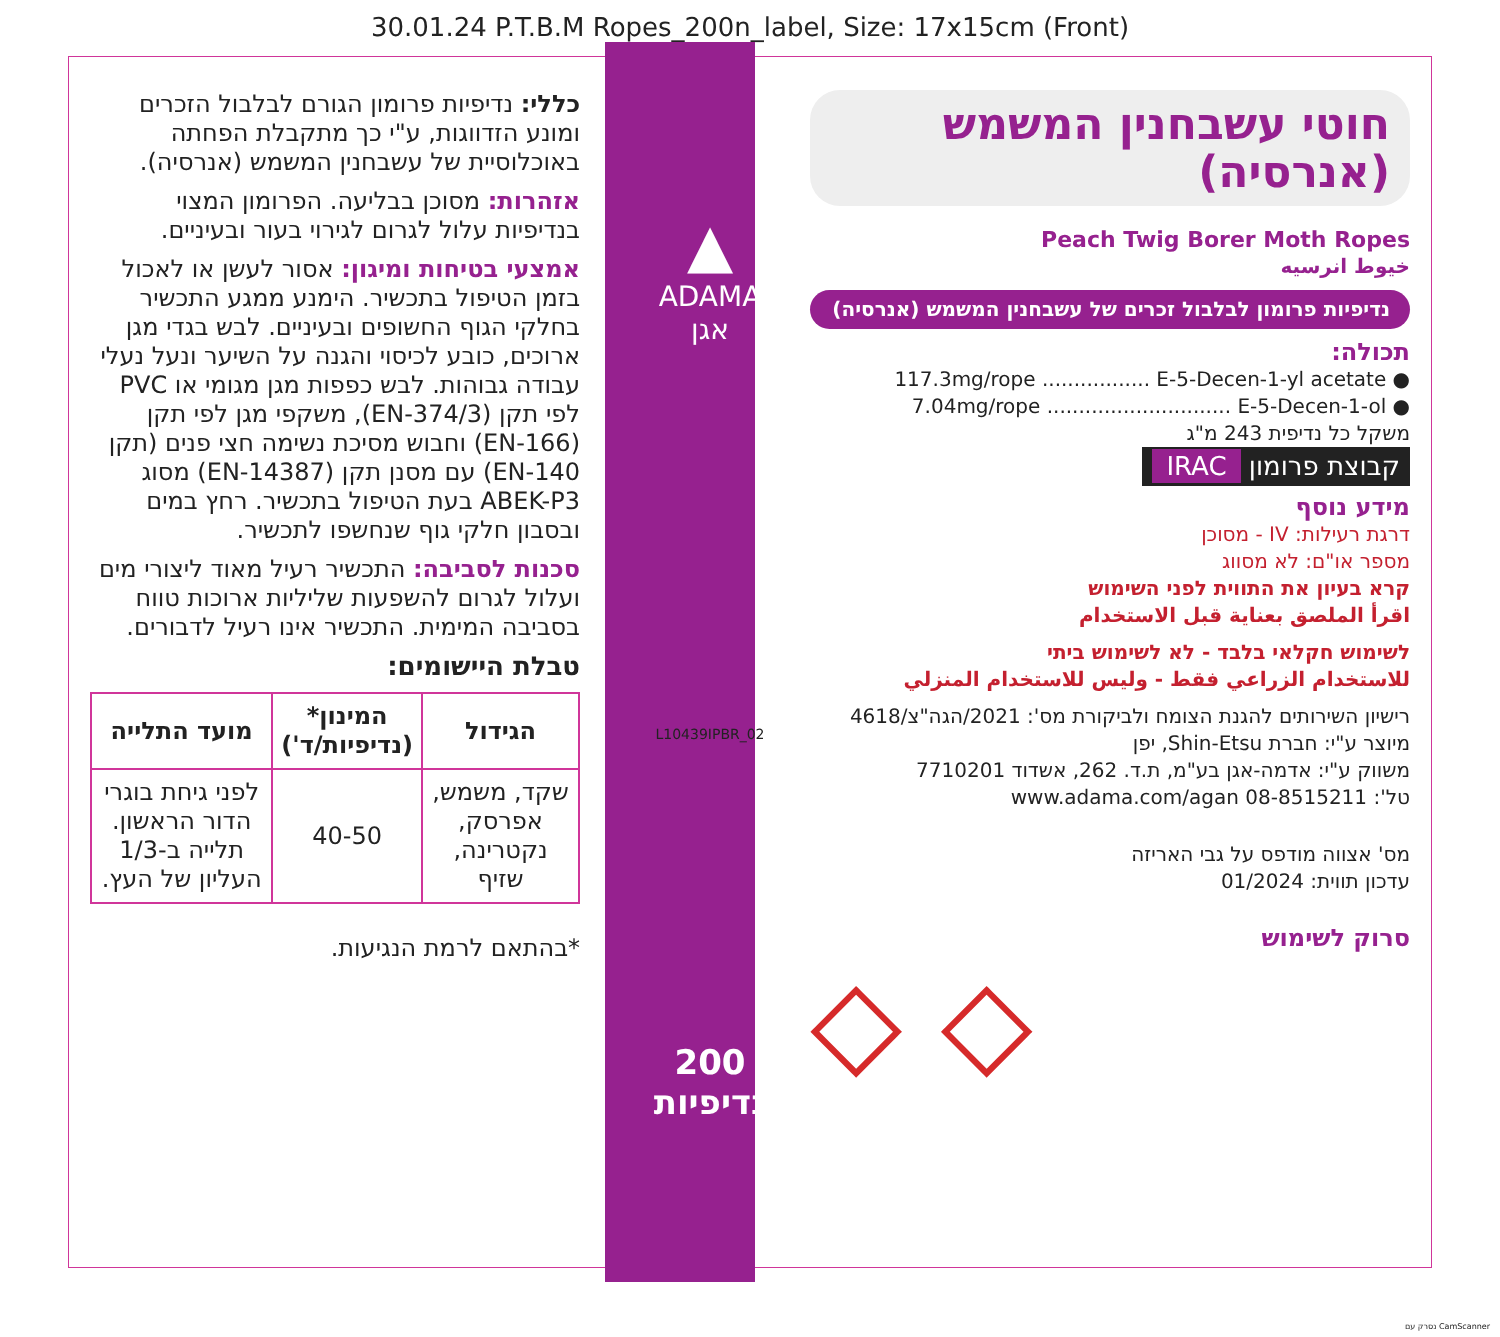30.01.24 P.T.B.M Ropes_200n_label, Size: 17x15cm (Front)
כללי: נדיפיות פרומון הגורם לבלבול הזכרים ומונע הזדווגות, ע"י כך מתקבלת הפחתה באוכלוסיית של עשבחנין המשמש (אנרסיה).
אזהרות: מסוכן בבליעה. הפרומון המצוי בנדיפיות עלול לגרום לגירוי בעור ובעיניים.
אמצעי בטיחות ומיגון: אסור לעשן או לאכול בזמן הטיפול בתכשיר. הימנע ממגע התכשיר בחלקי הגוף החשופים ובעיניים. לבש בגדי מגן ארוכים, כובע לכיסוי והגנה על השיער ונעל נעלי עבודה גבוהות. לבש כפפות מגן מגומי או PVC לפי תקן (EN-374/3), משקפי מגן לפי תקן (EN-166) וחבוש מסיכת נשימה חצי פנים (תקן EN-140) עם מסנן תקן (EN-14387) מסוג ABEK-P3 בעת הטיפול בתכשיר. רחץ במים ובסבון חלקי גוף שנחשפו לתכשיר.
סכנות לסביבה: התכשיר רעיל מאוד ליצורי מים ועלול לגרום להשפעות שליליות ארוכות טווח בסביבה המימית. התכשיר אינו רעיל לדבורים.
טבלת היישומים:
| הגידול | המינון* (נדיפיות/ד') | מועד התלייה |
| --- | --- | --- |
| שקד, משמש, אפרסק, נקטרינה, שזיף | 40-50 | לפני גיחת בוגרי הדור הראשון. תלייה ב-1/3 העליון של העץ. |
*בהתאם לרמת הנגיעות.
▲
ADAMA
אגן
L10439IPBR_02
200
נדיפיות
חוטי עשבחנין המשמש (אנרסיה)
Peach Twig Borer Moth Ropes
خيوط انرسيه
נדיפיות פרומון לבלבול זכרים של עשבחנין המשמש (אנרסיה)
תכולה:
117.3mg/rope ................. E-5-Decen-1-yl acetate ●
7.04mg/rope ............................. E-5-Decen-1-ol ●
משקל כל נדיפית 243 מ"ג
קבוצת פרומון IRAC
מידע נוסף
דרגת רעילות: IV - מסוכן
מספר או"ם: לא מסווג
קרא בעיון את התווית לפני השימוש
اقرأ الملصق بعناية قبل الاستخدام
לשימוש חקלאי בלבד - לא לשימוש ביתי
للاستخدام الزراعي فقط - وليس للاستخدام المنزلي
רישיון השירותים להגנת הצומח ולביקורת מס': 2021/הגה"צ/4618
מיוצר ע"י: חברת Shin-Etsu, יפן
משווק ע"י: אדמה-אגן בע"מ, ת.ד. 262, אשדוד 7710201
טל': 08-8515211 www.adama.com/agan
מס' אצווה מודפס על גבי האריזה
עדכון תווית: 01/2024
סרוק לשימוש
◇ ◇
נסרק עם CamScanner